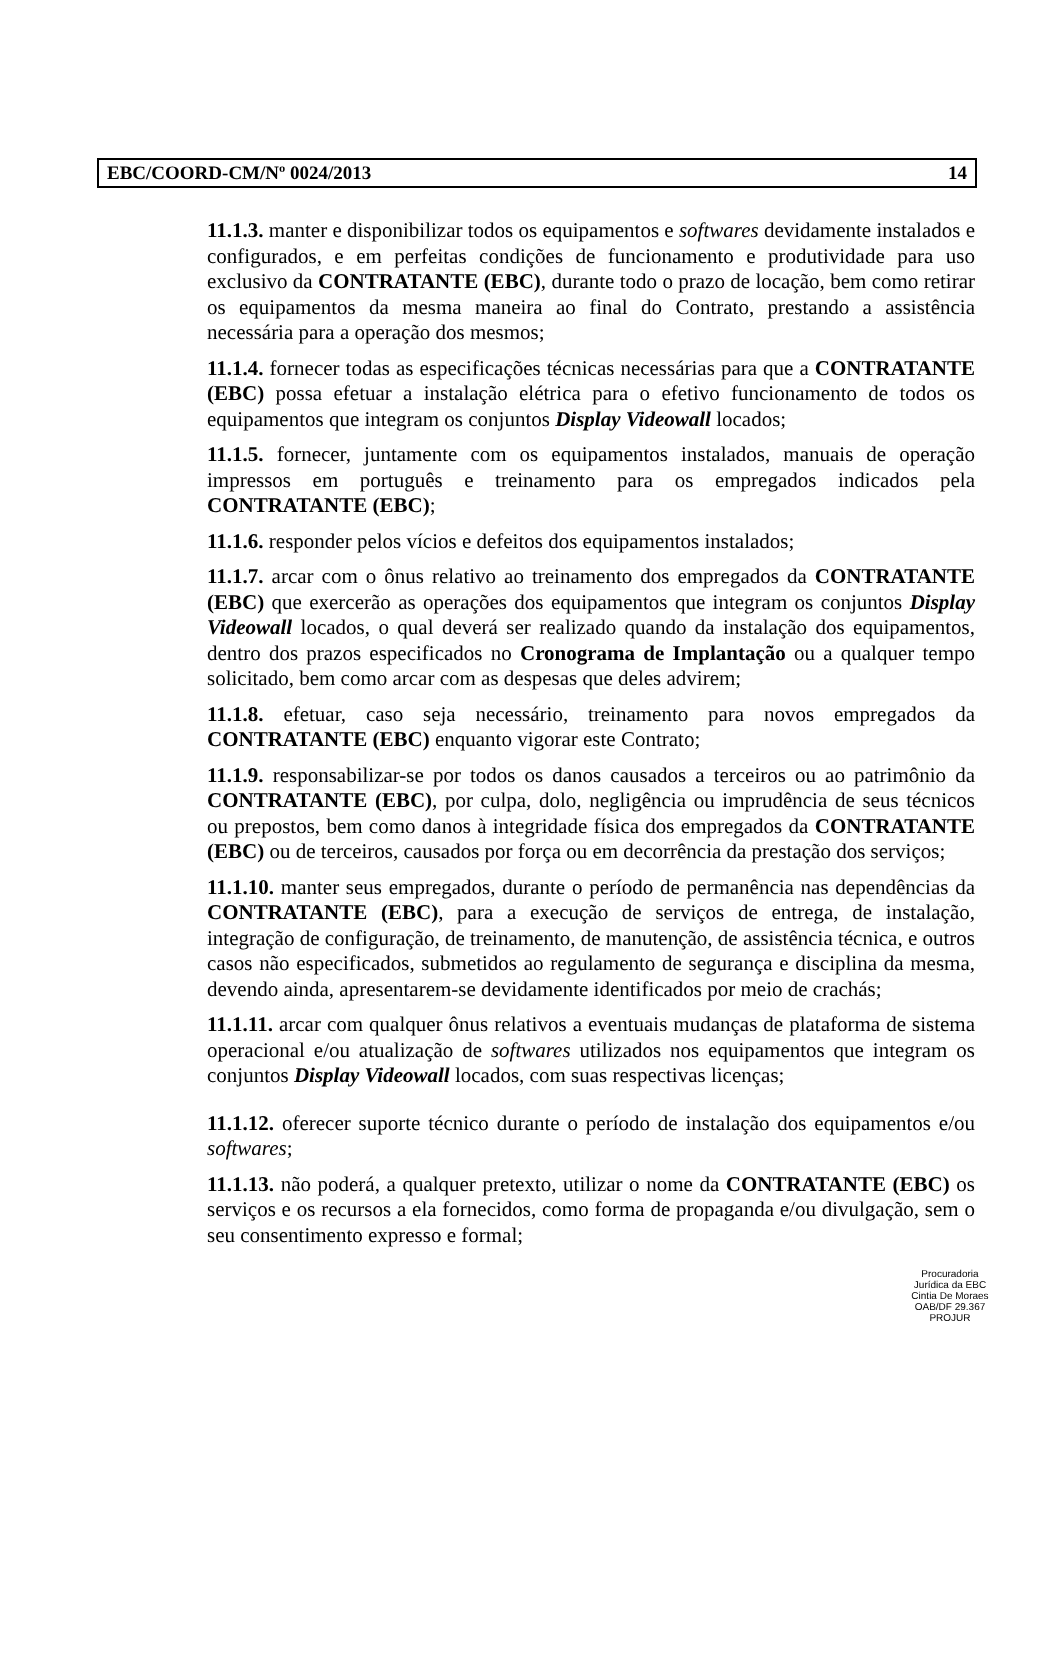EBC/COORD-CM/Nº 0024/2013 14
11.1.3. manter e disponibilizar todos os equipamentos e softwares devidamente instalados e configurados, e em perfeitas condições de funcionamento e produtividade para uso exclusivo da CONTRATANTE (EBC), durante todo o prazo de locação, bem como retirar os equipamentos da mesma maneira ao final do Contrato, prestando a assistência necessária para a operação dos mesmos;
11.1.4. fornecer todas as especificações técnicas necessárias para que a CONTRATANTE (EBC) possa efetuar a instalação elétrica para o efetivo funcionamento de todos os equipamentos que integram os conjuntos Display Videowall locados;
11.1.5. fornecer, juntamente com os equipamentos instalados, manuais de operação impressos em português e treinamento para os empregados indicados pela CONTRATANTE (EBC);
11.1.6. responder pelos vícios e defeitos dos equipamentos instalados;
11.1.7. arcar com o ônus relativo ao treinamento dos empregados da CONTRATANTE (EBC) que exercerão as operações dos equipamentos que integram os conjuntos Display Videowall locados, o qual deverá ser realizado quando da instalação dos equipamentos, dentro dos prazos especificados no Cronograma de Implantação ou a qualquer tempo solicitado, bem como arcar com as despesas que deles advirem;
11.1.8. efetuar, caso seja necessário, treinamento para novos empregados da CONTRATANTE (EBC) enquanto vigorar este Contrato;
11.1.9. responsabilizar-se por todos os danos causados a terceiros ou ao patrimônio da CONTRATANTE (EBC), por culpa, dolo, negligência ou imprudência de seus técnicos ou prepostos, bem como danos à integridade física dos empregados da CONTRATANTE (EBC) ou de terceiros, causados por força ou em decorrência da prestação dos serviços;
11.1.10. manter seus empregados, durante o período de permanência nas dependências da CONTRATANTE (EBC), para a execução de serviços de entrega, de instalação, integração de configuração, de treinamento, de manutenção, de assistência técnica, e outros casos não especificados, submetidos ao regulamento de segurança e disciplina da mesma, devendo ainda, apresentarem-se devidamente identificados por meio de crachás;
11.1.11. arcar com qualquer ônus relativos a eventuais mudanças de plataforma de sistema operacional e/ou atualização de softwares utilizados nos equipamentos que integram os conjuntos Display Videowall locados, com suas respectivas licenças;
11.1.12. oferecer suporte técnico durante o período de instalação dos equipamentos e/ou softwares;
11.1.13. não poderá, a qualquer pretexto, utilizar o nome da CONTRATANTE (EBC) os serviços e os recursos a ela fornecidos, como forma de propaganda e/ou divulgação, sem o seu consentimento expresso e formal;
Procuradoria Jurídica da EBC
Cintia De Moraes
OAB/DF 29.367
PROJUR